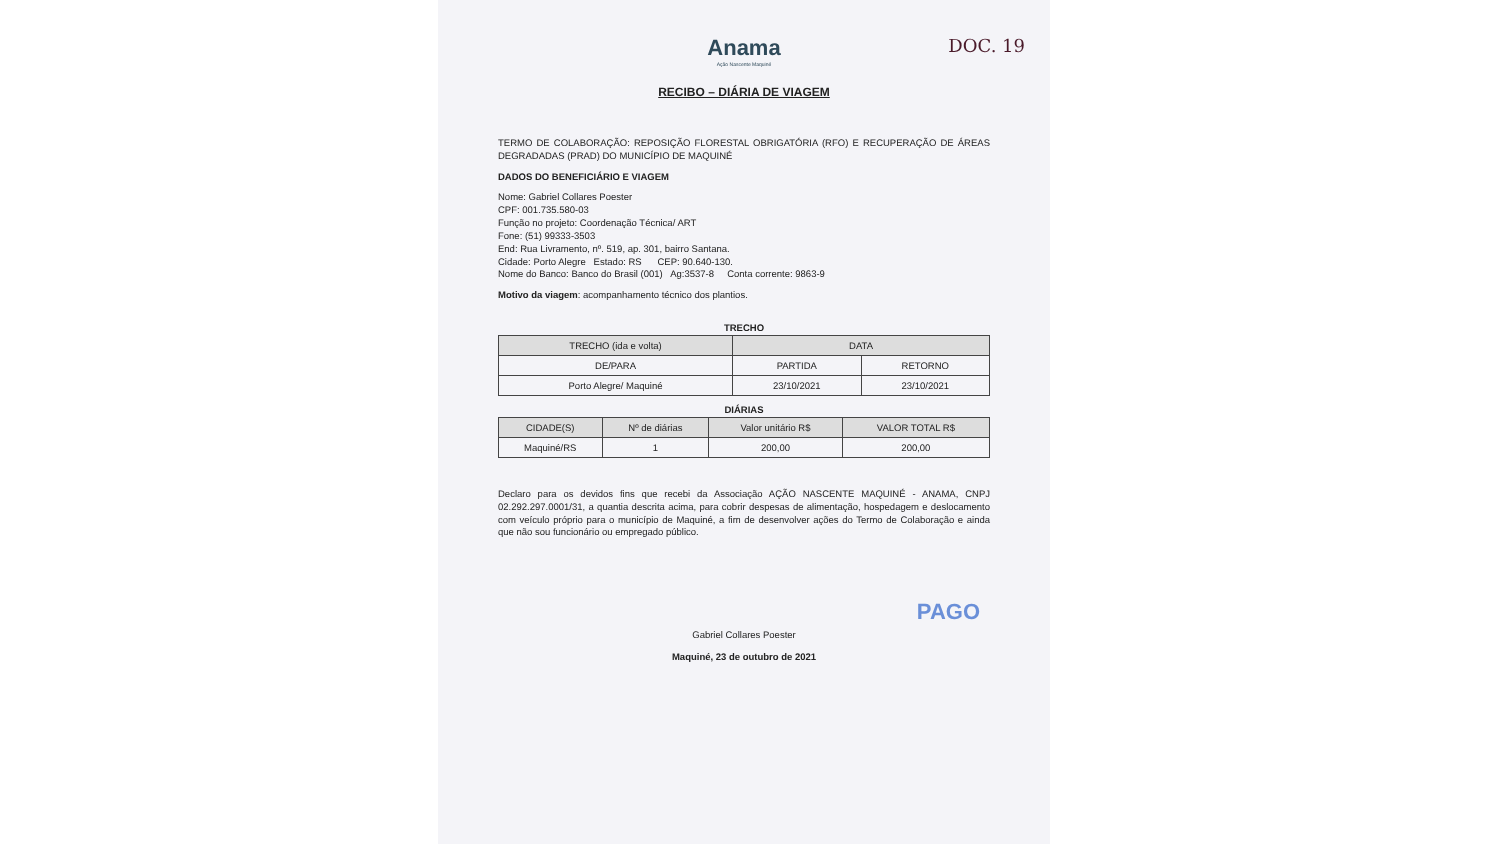Anama
Ação Nascente Maquiné
DOC. 19
RECIBO – DIÁRIA DE VIAGEM
TERMO DE COLABORAÇÃO: REPOSIÇÃO FLORESTAL OBRIGATÓRIA (RFO) E RECUPERAÇÃO DE ÁREAS DEGRADADAS (PRAD) DO MUNICÍPIO DE MAQUINÉ
DADOS DO BENEFICIÁRIO E VIAGEM
Nome: Gabriel Collares Poester
CPF: 001.735.580-03
Função no projeto: Coordenação Técnica/ ART
Fone: (51) 99333-3503
End: Rua Livramento, nº. 519, ap. 301, bairro Santana.
Cidade: Porto Alegre Estado: RS CEP: 90.640-130.
Nome do Banco: Banco do Brasil (001) Ag:3537-8 Conta corrente: 9863-9
Motivo da viagem: acompanhamento técnico dos plantios.
TRECHO
| TRECHO (ida e volta) | DATA | |
| --- | --- | --- |
| DE/PARA | PARTIDA | RETORNO |
| Porto Alegre/ Maquiné | 23/10/2021 | 23/10/2021 |
DIÁRIAS
| CIDADE(S) | Nº de diárias | Valor unitário R$ | VALOR TOTAL R$ |
| --- | --- | --- | --- |
| Maquiné/RS | 1 | 200,00 | 200,00 |
Declaro para os devidos fins que recebi da Associação AÇÃO NASCENTE MAQUINÉ - ANAMA, CNPJ 02.292.297.0001/31, a quantia descrita acima, para cobrir despesas de alimentação, hospedagem e deslocamento com veículo próprio para o município de Maquiné, a fim de desenvolver ações do Termo de Colaboração e ainda que não sou funcionário ou empregado público.
PAGO
Gabriel Collares Poester
Maquiné, 23 de outubro de 2021